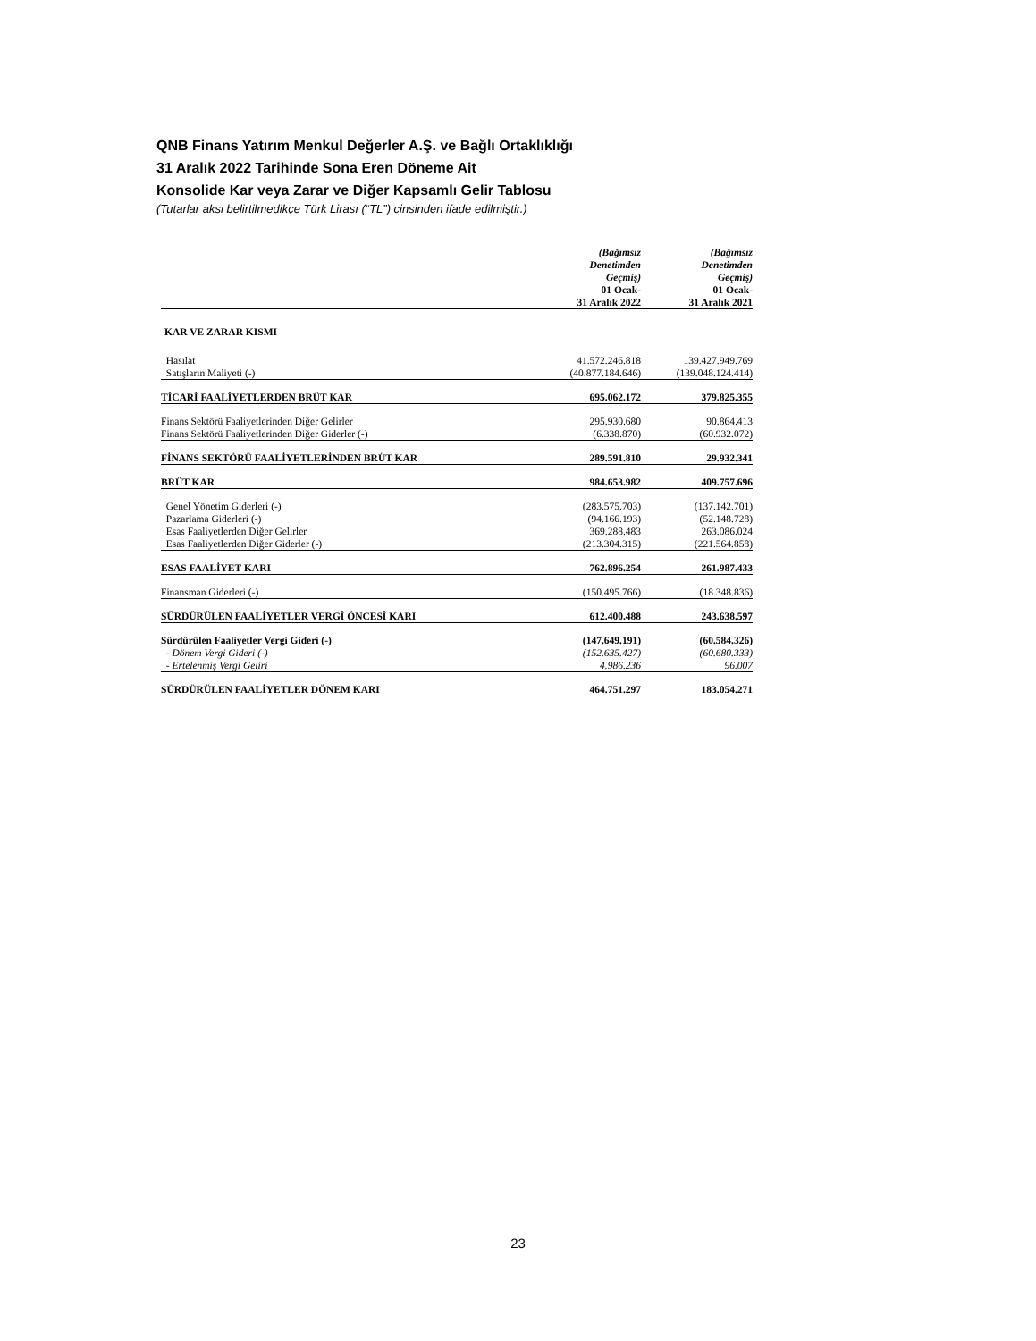QNB Finans Yatırım Menkul Değerler A.Ş. ve Bağlı Ortaklıklığı
31 Aralık 2022 Tarihinde Sona Eren Döneme Ait
Konsolide Kar veya Zarar ve Diğer Kapsamlı Gelir Tablosu
(Tutarlar aksi belirtilmedikçe Türk Lirası (“TL”) cinsinden ifade edilmiştir.)
| | (Bağımsız Denetimden Geçmiş) 01 Ocak- 31 Aralık 2022 | (Bağımsız Denetimden Geçmiş) 01 Ocak- 31 Aralık 2021 |
| --- | --- | --- |
| KAR VE ZARAR KISMI | | |
| Hasılat | 41.572.246.818 | 139.427.949.769 |
| Satışların Maliyeti (-) | (40.877.184.646) | (139.048.124.414) |
| TİCARİ FAALİYETLERDEN BRÜT KAR | 695.062.172 | 379.825.355 |
| Finans Sektörü Faaliyetlerinden Diğer Gelirler | 295.930.680 | 90.864.413 |
| Finans Sektörü Faaliyetlerinden Diğer Giderler (-) | (6.338.870) | (60.932.072) |
| FİNANS SEKTÖRÜ FAALİYETLERİNDEN BRÜT KAR | 289.591.810 | 29.932.341 |
| BRÜT KAR | 984.653.982 | 409.757.696 |
| Genel Yönetim Giderleri (-) | (283.575.703) | (137.142.701) |
| Pazarlama Giderleri (-) | (94.166.193) | (52.148.728) |
| Esas Faaliyetlerden Diğer Gelirler | 369.288.483 | 263.086.024 |
| Esas Faaliyetlerden Diğer Giderler (-) | (213.304.315) | (221.564.858) |
| ESAS FAALİYET KARI | 762.896.254 | 261.987.433 |
| Finansman Giderleri (-) | (150.495.766) | (18.348.836) |
| SÜRDÜRÜLEN FAALİYETLER VERGİ ÖNCESİ KARI | 612.400.488 | 243.638.597 |
| Sürdürülen Faaliyetler Vergi Gideri (-) | (147.649.191) | (60.584.326) |
| - Dönem Vergi Gideri (-) | (152.635.427) | (60.680.333) |
| - Ertelenmiş Vergi Geliri | 4.986.236 | 96.007 |
| SÜRDÜRÜLEN FAALİYETLER DÖNEM KARI | 464.751.297 | 183.054.271 |
23